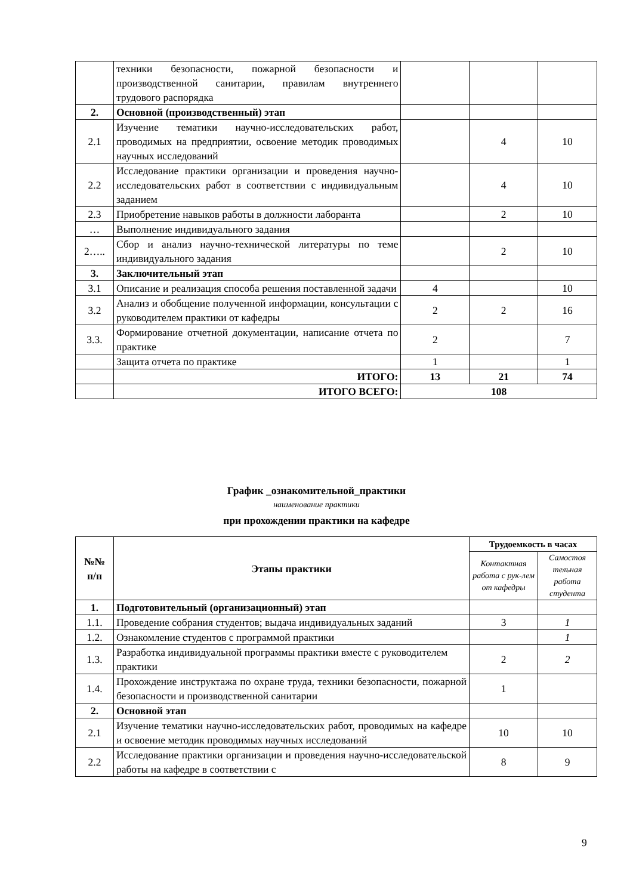| | техники безопасности, пожарной безопасности и производственной санитарии, правилам внутреннего трудового распорядка | | | |
| 2. | Основной (производственный) этап | | | |
| 2.1 | Изучение тематики научно-исследовательских работ, проводимых на предприятии, освоение методик проводимых научных исследований | | 4 | 10 |
| 2.2 | Исследование практики организации и проведения научно-исследовательских работ в соответствии с индивидуальным заданием | | 4 | 10 |
| 2.3 | Приобретение навыков работы в должности лаборанта | | 2 | 10 |
| … | Выполнение индивидуального задания | | | |
| 2….. | Сбор и анализ научно-технической литературы по теме индивидуального задания | | 2 | 10 |
| 3. | Заключительный этап | | | |
| 3.1 | Описание и реализация способа решения поставленной задачи | 4 | | 10 |
| 3.2 | Анализ и обобщение полученной информации, консультации с руководителем практики от кафедры | 2 | 2 | 16 |
| 3.3. | Формирование отчетной документации, написание отчета по практике | 2 | | 7 |
| | Защита отчета по практике | 1 | | 1 |
| | ИТОГО: | 13 | 21 | 74 |
| | ИТОГО ВСЕГО: | 108 | | |
График _ознакомительной_практики
наименование практики
при прохождении практики на кафедре
| №№ п/п | Этапы практики | Трудоемкость в часах | |
| --- | --- | --- | --- |
| | | Контактная работа с рук-лем от кафедры | Самостоя тельная работа студента |
| 1. | Подготовительный (организационный) этап | | |
| 1.1. | Проведение собрания студентов; выдача индивидуальных заданий | 3 | 1 |
| 1.2. | Ознакомление студентов с программой практики | | 1 |
| 1.3. | Разработка индивидуальной программы практики вместе с руководителем практики | 2 | 2 |
| 1.4. | Прохождение инструктажа по охране труда, техники безопасности, пожарной безопасности и производственной санитарии | 1 | |
| 2. | Основной этап | | |
| 2.1 | Изучение тематики научно-исследовательских работ, проводимых на кафедре и освоение методик проводимых научных исследований | 10 | 10 |
| 2.2 | Исследование практики организации и проведения научно-исследовательской работы на кафедре в соответствии с | 8 | 9 |
9